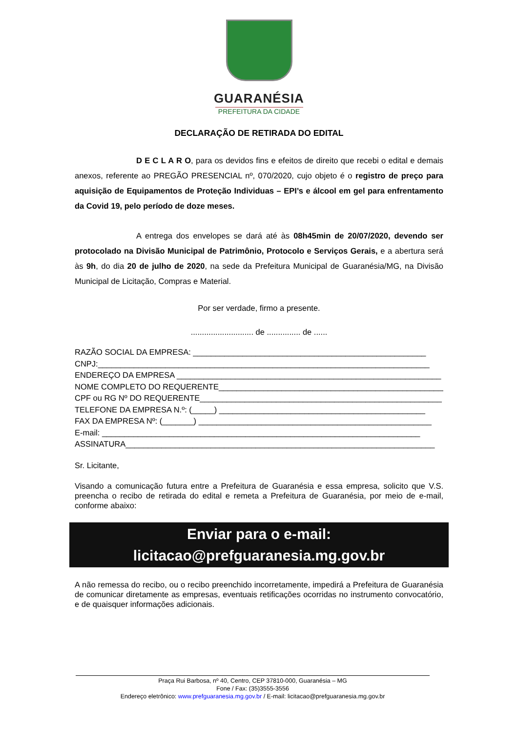GUARANÉSIA
PREFEITURA DA CIDADE
DECLARAÇÃO DE RETIRADA DO EDITAL
D E C L A R O, para os devidos fins e efeitos de direito que recebi o edital e demais anexos, referente ao PREGÃO PRESENCIAL nº, 070/2020, cujo objeto é o registro de preço para aquisição de Equipamentos de Proteção Individuas – EPI’s e álcool em gel para enfrentamento da Covid 19, pelo período de doze meses.
A entrega dos envelopes se dará até às 08h45min de 20/07/2020, devendo ser protocolado na Divisão Municipal de Patrimônio, Protocolo e Serviços Gerais, e a abertura será às 9h, do dia 20 de julho de 2020, na sede da Prefeitura Municipal de Guaranésia/MG, na Divisão Municipal de Licitação, Compras e Material.
Por ser verdade, firmo a presente.
............................ de ............... de ......
RAZÃO SOCIAL DA EMPRESA: ____________________________________________________
CNPJ:__________________________________________________________________________
ENDEREÇO DA EMPRESA ___________________________________________________________
NOME COMPLETO DO REQUERENTE___________________________________________________
CPF ou RG Nº DO REQUERENTE______________________________________________________
TELEFONE DA EMPRESA N.º: (_____) ______________________________________________
FAX DA EMPRESA Nº: (_______) ____________________________________________________
E-mail: _______________________________________________________________________
ASSINATURA_____________________________________________________________________
Sr. Licitante,
Visando a comunicação futura entre a Prefeitura de Guaranésia e essa empresa, solicito que V.S. preencha o recibo de retirada do edital e remeta a Prefeitura de Guaranésia, por meio de e-mail, conforme abaixo:
Enviar para o e-mail:
licitacao@prefguaranesia.mg.gov.br
A não remessa do recibo, ou o recibo preenchido incorretamente, impedirá a Prefeitura de Guaranésia de comunicar diretamente as empresas, eventuais retificações ocorridas no instrumento convocatório, e de quaisquer informações adicionais.
Praça Rui Barbosa, nº 40, Centro, CEP 37810-000, Guaranésia – MG
Fone / Fax: (35)3555-3556
Endereço eletrônico: www.prefguaranesia.mg.gov.br / E-mail: licitacao@prefguaranesia.mg.gov.br